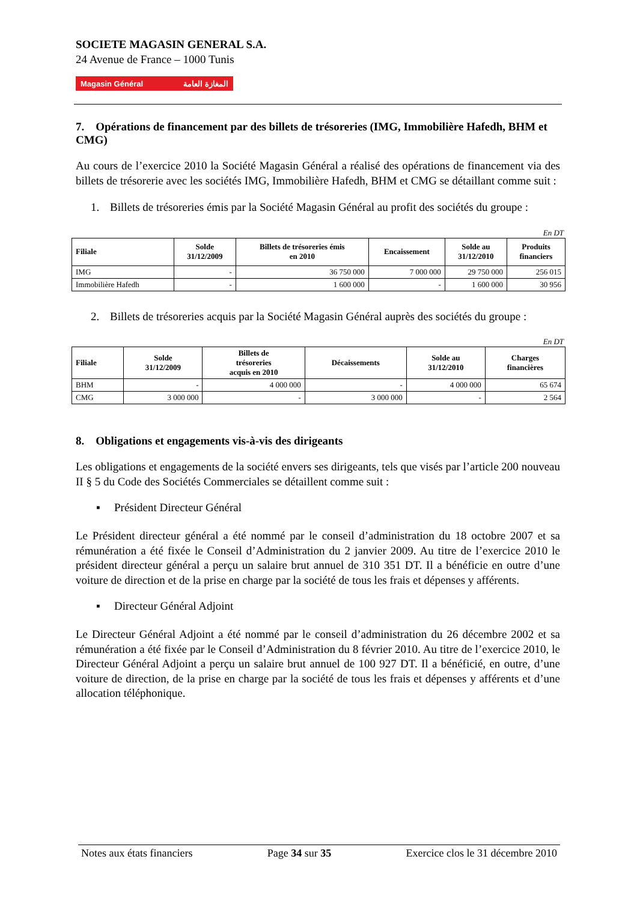SOCIETE MAGASIN GENERAL S.A.
24 Avenue de France – 1000 Tunis
Magasin Général المغازة العامة
7. Opérations de financement par des billets de trésoreries (IMG, Immobilière Hafedh, BHM et CMG)
Au cours de l’exercice 2010 la Société Magasin Général a réalisé des opérations de financement via des billets de trésorerie avec les sociétés IMG, Immobilière Hafedh, BHM et CMG se détaillant comme suit :
1. Billets de trésoreries émis par la Société Magasin Général au profit des sociétés du groupe :
En DT
| Filiale | Solde 31/12/2009 | Billets de trésoreries émis en 2010 | Encaissement | Solde au 31/12/2010 | Produits financiers |
| --- | --- | --- | --- | --- | --- |
| IMG | - | 36 750 000 | 7 000 000 | 29 750 000 | 256 015 |
| Immobilière Hafedh | - | 1 600 000 | - | 1 600 000 | 30 956 |
2. Billets de trésoreries acquis par la Société Magasin Général auprès des sociétés du groupe :
En DT
| Filiale | Solde 31/12/2009 | Billets de trésoreries acquis en 2010 | Décaissements | Solde au 31/12/2010 | Charges financières |
| --- | --- | --- | --- | --- | --- |
| BHM | - | 4 000 000 | - | 4 000 000 | 65 674 |
| CMG | 3 000 000 | - | 3 000 000 | - | 2 564 |
8. Obligations et engagements vis-à-vis des dirigeants
Les obligations et engagements de la société envers ses dirigeants, tels que visés par l’article 200 nouveau II § 5 du Code des Sociétés Commerciales se détaillent comme suit :
▪ Président Directeur Général
Le Président directeur général a été nommé par le conseil d’administration du 18 octobre 2007 et sa rémunération a été fixée le Conseil d’Administration du 2 janvier 2009. Au titre de l’exercice 2010 le président directeur général a perçu un salaire brut annuel de 310 351 DT. Il a bénéficie en outre d’une voiture de direction et de la prise en charge par la société de tous les frais et dépenses y afférents.
▪ Directeur Général Adjoint
Le Directeur Général Adjoint a été nommé par le conseil d’administration du 26 décembre 2002 et sa rémunération a été fixée par le Conseil d’Administration du 8 février 2010. Au titre de l’exercice 2010, le Directeur Général Adjoint a perçu un salaire brut annuel de 100 927 DT. Il a bénéficié, en outre, d’une voiture de direction, de la prise en charge par la société de tous les frais et dépenses y afférents et d’une allocation téléphonique.
Notes aux états financiers Page 34 sur 35 Exercice clos le 31 décembre 2010